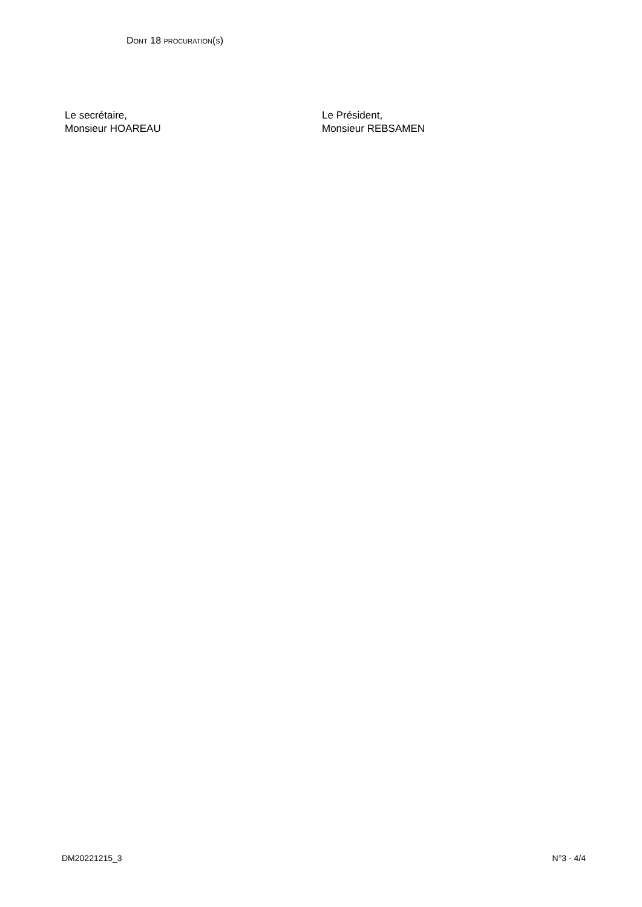DONT 18 PROCURATION(S)
Le secrétaire,
Monsieur HOAREAU
Le Président,
Monsieur REBSAMEN
DM20221215_3 N°3 - 4/4